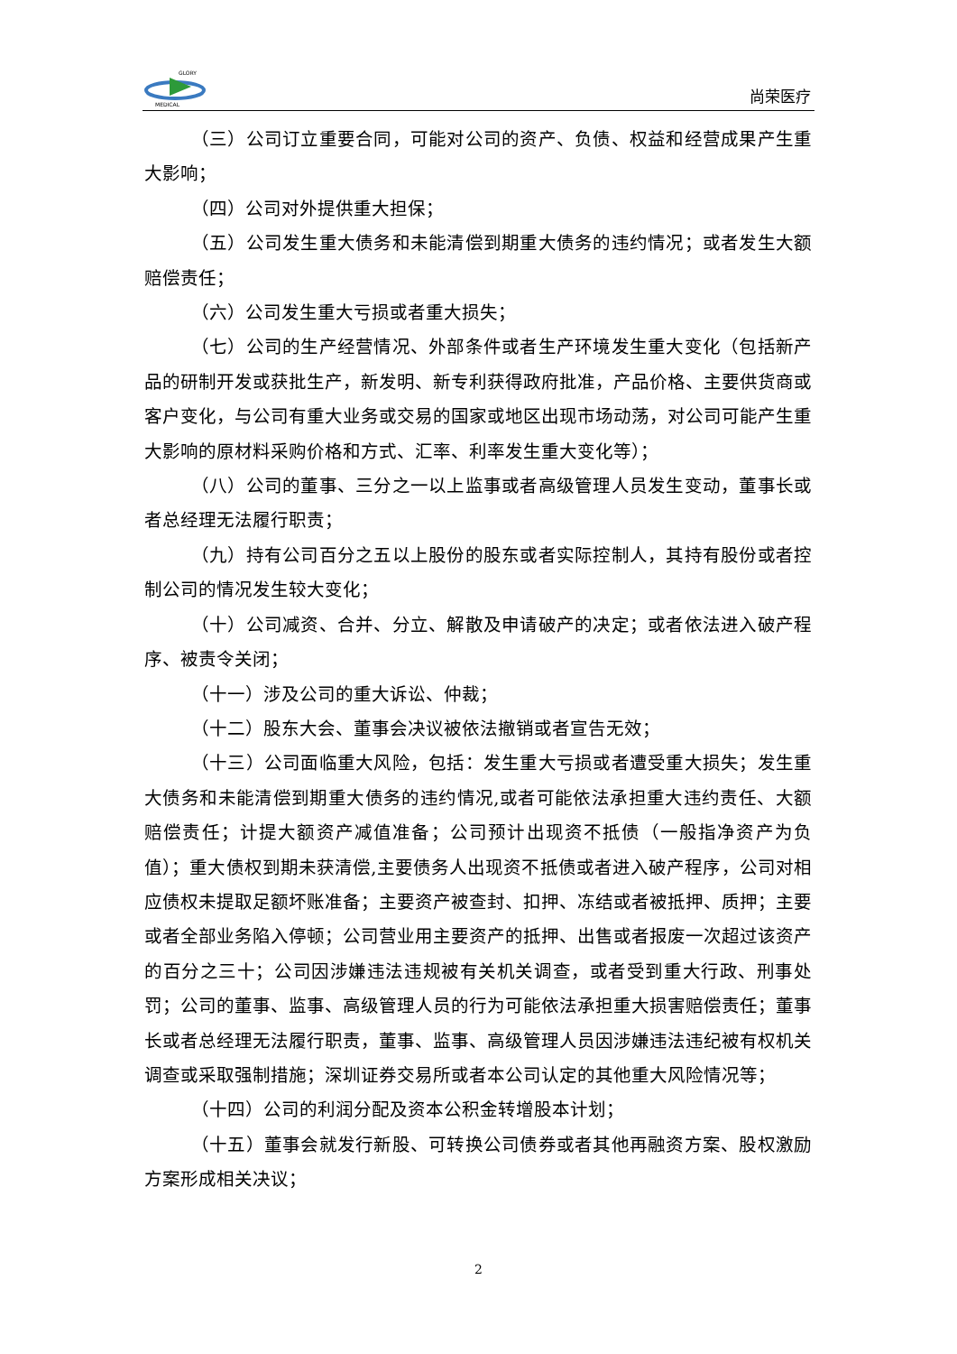GLORY
MEDICAL
尚荣医疗
（三）公司订立重要合同，可能对公司的资产、负债、权益和经营成果产生重大影响；
（四）公司对外提供重大担保；
（五）公司发生重大债务和未能清偿到期重大债务的违约情况；或者发生大额赔偿责任；
（六）公司发生重大亏损或者重大损失；
（七）公司的生产经营情况、外部条件或者生产环境发生重大变化（包括新产品的研制开发或获批生产，新发明、新专利获得政府批准，产品价格、主要供货商或客户变化，与公司有重大业务或交易的国家或地区出现市场动荡，对公司可能产生重大影响的原材料采购价格和方式、汇率、利率发生重大变化等）；
（八）公司的董事、三分之一以上监事或者高级管理人员发生变动，董事长或者总经理无法履行职责；
（九）持有公司百分之五以上股份的股东或者实际控制人，其持有股份或者控制公司的情况发生较大变化；
（十）公司减资、合并、分立、解散及申请破产的决定；或者依法进入破产程序、被责令关闭；
（十一）涉及公司的重大诉讼、仲裁；
（十二）股东大会、董事会决议被依法撤销或者宣告无效；
（十三）公司面临重大风险，包括：发生重大亏损或者遭受重大损失；发生重大债务和未能清偿到期重大债务的违约情况,或者可能依法承担重大违约责任、大额赔偿责任；计提大额资产减值准备；公司预计出现资不抵债（一般指净资产为负值）；重大债权到期未获清偿,主要债务人出现资不抵债或者进入破产程序，公司对相应债权未提取足额坏账准备；主要资产被查封、扣押、冻结或者被抵押、质押；主要或者全部业务陷入停顿；公司营业用主要资产的抵押、出售或者报废一次超过该资产的百分之三十；公司因涉嫌违法违规被有关机关调查，或者受到重大行政、刑事处罚；公司的董事、监事、高级管理人员的行为可能依法承担重大损害赔偿责任；董事长或者总经理无法履行职责，董事、监事、高级管理人员因涉嫌违法违纪被有权机关调查或采取强制措施；深圳证券交易所或者本公司认定的其他重大风险情况等；
（十四）公司的利润分配及资本公积金转增股本计划；
（十五）董事会就发行新股、可转换公司债券或者其他再融资方案、股权激励方案形成相关决议；
2